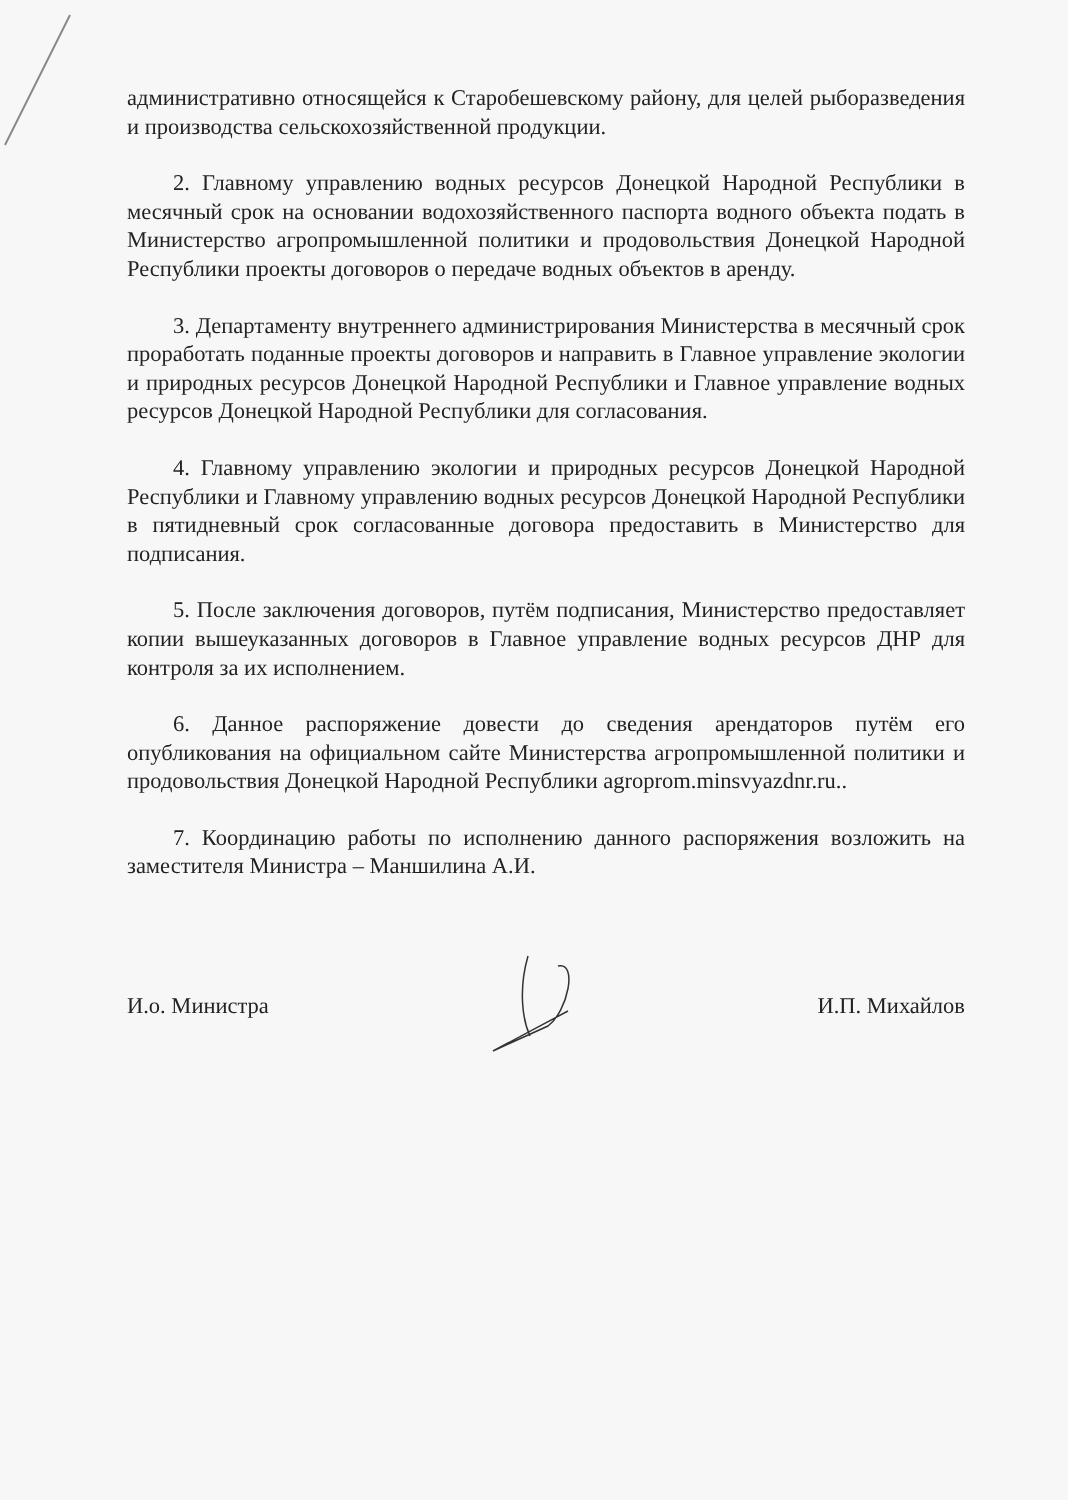административно относящейся к Старобешевскому району, для целей рыборазведения и производства сельскохозяйственной продукции.
2. Главному управлению водных ресурсов Донецкой Народной Республики в месячный срок на основании водохозяйственного паспорта водного объекта подать в Министерство агропромышленной политики и продовольствия Донецкой Народной Республики проекты договоров о передаче водных объектов в аренду.
3. Департаменту внутреннего администрирования Министерства в месячный срок проработать поданные проекты договоров и направить в Главное управление экологии и природных ресурсов Донецкой Народной Республики и Главное управление водных ресурсов Донецкой Народной Республики для согласования.
4. Главному управлению экологии и природных ресурсов Донецкой Народной Республики и Главному управлению водных ресурсов Донецкой Народной Республики в пятидневный срок согласованные договора предоставить в Министерство для подписания.
5. После заключения договоров, путём подписания, Министерство предоставляет копии вышеуказанных договоров в Главное управление водных ресурсов ДНР для контроля за их исполнением.
6. Данное распоряжение довести до сведения арендаторов путём его опубликования на официальном сайте Министерства агропромышленной политики и продовольствия Донецкой Народной Республики agroprom.minsvyazdnr.ru..
7. Координацию работы по исполнению данного распоряжения возложить на заместителя Министра – Маншилина А.И.
И.о. Министра И.П. Михайлов